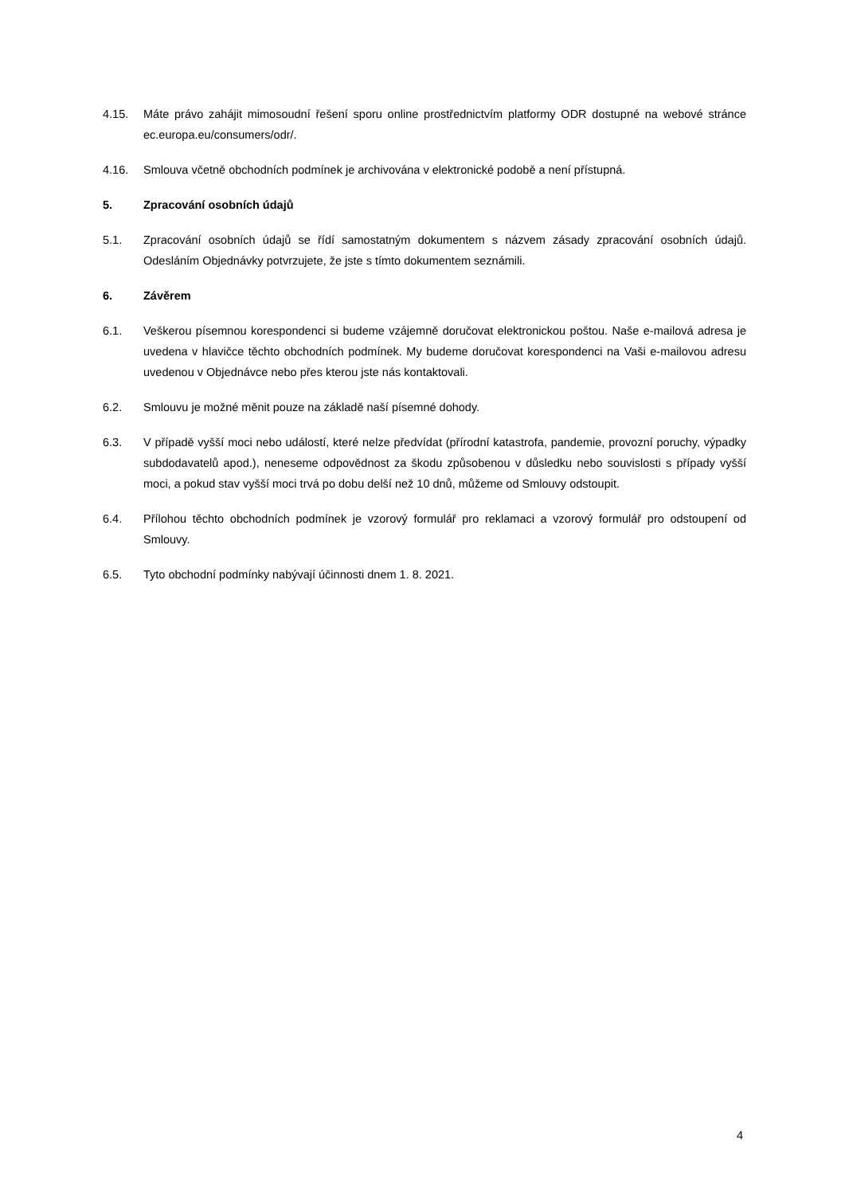4.15. Máte právo zahájit mimosoudní řešení sporu online prostřednictvím platformy ODR dostupné na webové stránce ec.europa.eu/consumers/odr/.
4.16. Smlouva včetně obchodních podmínek je archivována v elektronické podobě a není přístupná.
5. Zpracování osobních údajů
5.1. Zpracování osobních údajů se řídí samostatným dokumentem s názvem zásady zpracování osobních údajů. Odesláním Objednávky potvrzujete, že jste s tímto dokumentem seznámili.
6. Závěrem
6.1. Veškerou písemnou korespondenci si budeme vzájemně doručovat elektronickou poštou. Naše e-mailová adresa je uvedena v hlavičce těchto obchodních podmínek. My budeme doručovat korespondenci na Vaši e-mailovou adresu uvedenou v Objednávce nebo přes kterou jste nás kontaktovali.
6.2. Smlouvu je možné měnit pouze na základě naší písemné dohody.
6.3. V případě vyšší moci nebo událostí, které nelze předvídat (přírodní katastrofa, pandemie, provozní poruchy, výpadky subdodavatelů apod.), neneseme odpovědnost za škodu způsobenou v důsledku nebo souvislosti s případy vyšší moci, a pokud stav vyšší moci trvá po dobu delší než 10 dnů, můžeme od Smlouvy odstoupit.
6.4. Přílohou těchto obchodních podmínek je vzorový formulář pro reklamaci a vzorový formulář pro odstoupení od Smlouvy.
6.5. Tyto obchodní podmínky nabývají účinnosti dnem 1. 8. 2021.
4